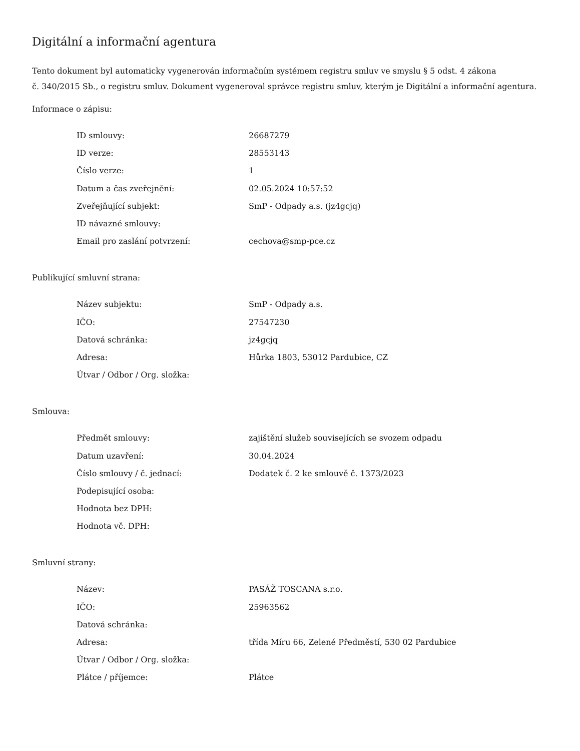Digitální a informační agentura
Tento dokument byl automaticky vygenerován informačním systémem registru smluv ve smyslu § 5 odst. 4 zákona
č. 340/2015 Sb., o registru smluv. Dokument vygeneroval správce registru smluv, kterým je Digitální a informační agentura.
Informace o zápisu:
| ID smlouvy: | 26687279 |
| ID verze: | 28553143 |
| Číslo verze: | 1 |
| Datum a čas zveřejnění: | 02.05.2024 10:57:52 |
| Zveřejňující subjekt: | SmP - Odpady a.s. (jz4gcjq) |
| ID návazné smlouvy: | |
| Email pro zaslání potvrzení: | cechova@smp-pce.cz |
Publikující smluvní strana:
| Název subjektu: | SmP - Odpady a.s. |
| IČO: | 27547230 |
| Datová schránka: | jz4gcjq |
| Adresa: | Hůrka 1803, 53012 Pardubice, CZ |
| Útvar / Odbor / Org. složka: | |
Smlouva:
| Předmět smlouvy: | zajištění služeb souvisejících se svozem odpadu |
| Datum uzavření: | 30.04.2024 |
| Číslo smlouvy / č. jednací: | Dodatek č. 2 ke smlouvě č. 1373/2023 |
| Podepisující osoba: | |
| Hodnota bez DPH: | |
| Hodnota vč. DPH: | |
Smluvní strany:
| Název: | PASÁŽ TOSCANA s.r.o. |
| IČO: | 25963562 |
| Datová schránka: | |
| Adresa: | třída Míru 66, Zelené Předměstí, 530 02 Pardubice |
| Útvar / Odbor / Org. složka: | |
| Plátce / příjemce: | Plátce |